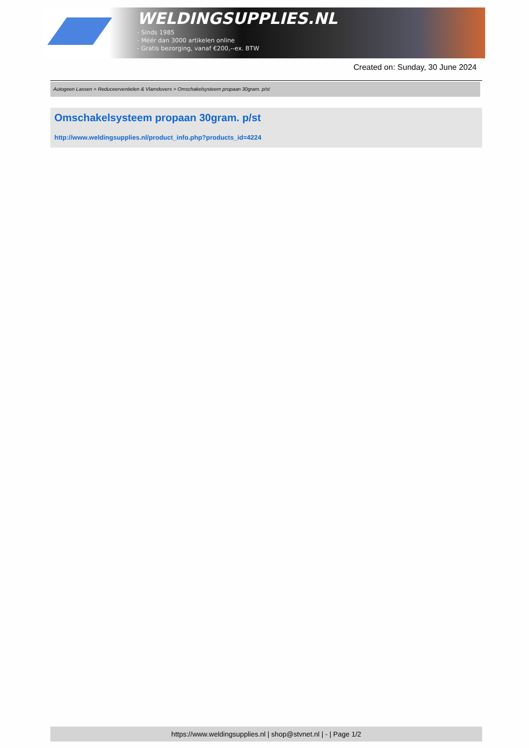WELDINGSUPPLIES.NL
- Sinds 1985
- Méér dan 3000 artikelen online
- Gratis bezorging, vanaf €200,--ex. BTW
Created on: Sunday, 30 June 2024
Autogeen Lassen > Reduceerventielen & Vlamdovers > Omschakelsysteem propaan 30gram. p/st
Omschakelsysteem propaan 30gram. p/st
http://www.weldingsupplies.nl/product_info.php?products_id=4224
https://www.weldingsupplies.nl | shop@stvnet.nl | - | Page 1/2